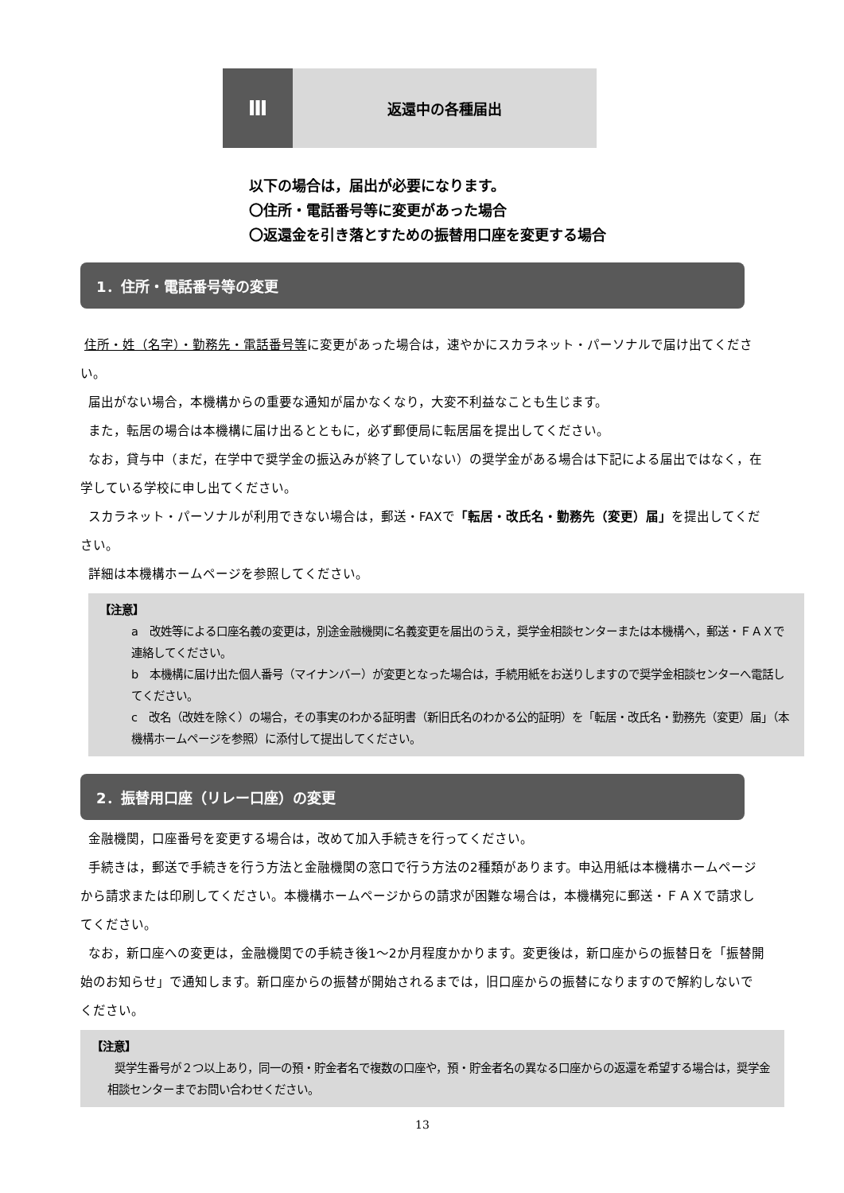Ⅲ
返還中の各種届出
以下の場合は，届出が必要になります。
〇住所・電話番号等に変更があった場合
〇返還金を引き落とすための振替用口座を変更する場合
1．住所・電話番号等の変更
住所・姓（名字）・勤務先・電話番号等に変更があった場合は，速やかにスカラネット・パーソナルで届け出てください。
届出がない場合，本機構からの重要な通知が届かなくなり，大変不利益なことも生じます。
また，転居の場合は本機構に届け出るとともに，必ず郵便局に転居届を提出してください。
なお，貸与中（まだ，在学中で奨学金の振込みが終了していない）の奨学金がある場合は下記による届出ではなく，在学している学校に申し出てください。
スカラネット・パーソナルが利用できない場合は，郵送・FAXで「転居・改氏名・勤務先（変更）届」を提出してください。
詳細は本機構ホームページを参照してください。
【注意】
a　改姓等による口座名義の変更は，別途金融機関に名義変更を届出のうえ，奨学金相談センターまたは本機構へ，郵送・ＦＡＸで連絡してください。
b　本機構に届け出た個人番号（マイナンバー）が変更となった場合は，手続用紙をお送りしますので奨学金相談センターへ電話してください。
c　改名（改姓を除く）の場合，その事実のわかる証明書（新旧氏名のわかる公的証明）を「転居・改氏名・勤務先（変更）届」（本機構ホームページを参照）に添付して提出してください。
2．振替用口座（リレー口座）の変更
金融機関，口座番号を変更する場合は，改めて加入手続きを行ってください。
手続きは，郵送で手続きを行う方法と金融機関の窓口で行う方法の2種類があります。申込用紙は本機構ホームページから請求または印刷してください。本機構ホームページからの請求が困難な場合は，本機構宛に郵送・ＦＡＸで請求してください。
なお，新口座への変更は，金融機関での手続き後1～2か月程度かかります。変更後は，新口座からの振替日を「振替開始のお知らせ」で通知します。新口座からの振替が開始されるまでは，旧口座からの振替になりますので解約しないでください。
【注意】
奨学生番号が２つ以上あり，同一の預・貯金者名で複数の口座や，預・貯金者名の異なる口座からの返還を希望する場合は，奨学金相談センターまでお問い合わせください。
13